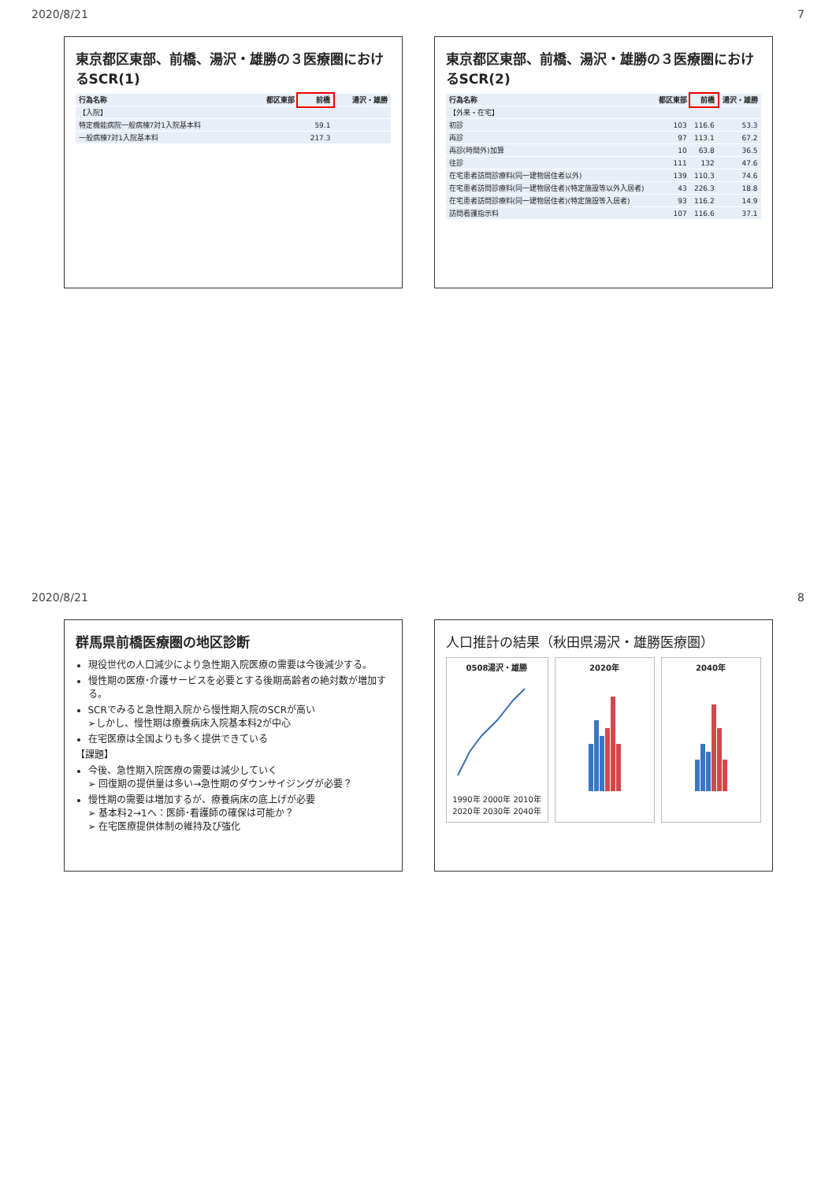2020/8/21 7
東京都区東部、前橋、湯沢・雄勝の３医療圏におけるSCR(1)
| 行為名称 | 都区東部 | 前橋 | 湯沢・雄勝 |
| --- | --- | --- | --- |
| 【入院】 | | | |
| 特定機能病院一般病棟7対1入院基本料 | | 59.1 | |
| 一般病棟7対1入院基本料 | | 217.3 | |
東京都区東部、前橋、湯沢・雄勝の３医療圏におけるSCR(2)
| 行為名称 | 都区東部 | 前橋 | 湯沢・雄勝 |
| --- | --- | --- | --- |
| 【外来・在宅】 | | | |
| 初診 | 103 | 116.6 | 53.3 |
| 再診 | 97 | 113.1 | 67.2 |
| 再診(時間外)加算 | 10 | 63.8 | 36.5 |
| 往診 | 111 | 132 | 47.6 |
| 在宅患者訪問診療料(同一建物居住者以外) | 139 | 110.3 | 74.6 |
| 在宅患者訪問診療料(同一建物居住者)(特定施設等以外入居者) | 43 | 226.3 | 18.8 |
| 在宅患者訪問診療料(同一建物居住者)(特定施設等入居者) | 93 | 116.2 | 14.9 |
| 訪問看護指示料 | 107 | 116.6 | 37.1 |
2020/8/21 8
群馬県前橋医療圏の地区診断
現役世代の人口減少により急性期入院医療の需要は今後減少する。
慢性期の医療･介護サービスを必要とする後期高齢者の絶対数が増加する。
SCRでみると急性期入院から慢性期入院のSCRが高い
➢しかし、慢性期は療養病床入院基本料2が中心
在宅医療は全国よりも多く提供できている
【課題】
今後、急性期入院医療の需要は減少していく
➢ 回復期の提供量は多い→急性期のダウンサイジングが必要？
慢性期の需要は増加するが、療養病床の底上げが必要
➢ 基本料2→1へ：医師･看護師の確保は可能か？
➢ 在宅医療提供体制の維持及び強化
人口推計の結果（秋田県湯沢・雄勝医療圏）
0508湯沢・雄勝
1990年 2000年 2010年 2020年 2030年 2040年
2020年 2040年